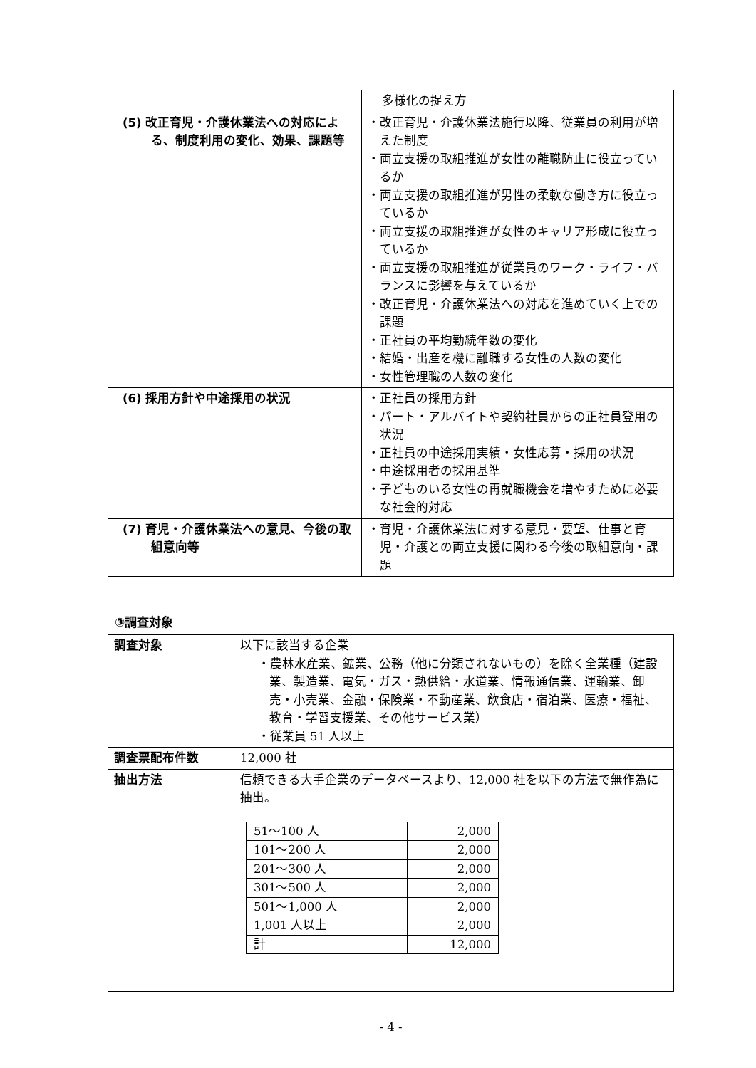| | 多様化の捉え方 |
| (5) 改正育児・介護休業法への対応による、制度利用の変化、効果、課題等 | ・改正育児・介護休業法施行以降、従業員の利用が増えた制度 ・両立支援の取組推進が女性の離職防止に役立っているか ・両立支援の取組推進が男性の柔軟な働き方に役立っているか ・両立支援の取組推進が女性のキャリア形成に役立っているか ・両立支援の取組推進が従業員のワーク・ライフ・バランスに影響を与えているか ・改正育児・介護休業法への対応を進めていく上での課題 ・正社員の平均勤続年数の変化 ・結婚・出産を機に離職する女性の人数の変化 ・女性管理職の人数の変化 |
| (6) 採用方針や中途採用の状況 | ・正社員の採用方針 ・パート・アルバイトや契約社員からの正社員登用の状況 ・正社員の中途採用実績・女性応募・採用の状況 ・中途採用者の採用基準 ・子どものいる女性の再就職機会を増やすために必要な社会的対応 |
| (7) 育児・介護休業法への意見、今後の取組意向等 | ・育児・介護休業法に対する意見・要望、仕事と育児・介護との両立支援に関わる今後の取組意向・課題 |
③調査対象
| 調査対象 | 以下に該当する企業 ・農林水産業、鉱業、公務（他に分類されないもの）を除く全業種（建設業、製造業、電気・ガス・熱供給・水道業、情報通信業、運輸業、卸売・小売業、金融・保険業・不動産業、飲食店・宿泊業、医療・福祉、教育・学習支援業、その他サービス業） ・従業員 51 人以上 |
| 調査票配布件数 | 12,000 社 |
| 抽出方法 | 信頼できる大手企業のデータベースより、12,000 社を以下の方法で無作為に抽出。 / 51～100 人 / 2,000 / / 101～200 人 / 2,000 / / 201～300 人 / 2,000 / / 301～500 人 / 2,000 / / 501～1,000 人 / 2,000 / / 1,001 人以上 / 2,000 / / 計 / 12,000 / |
- 4 -